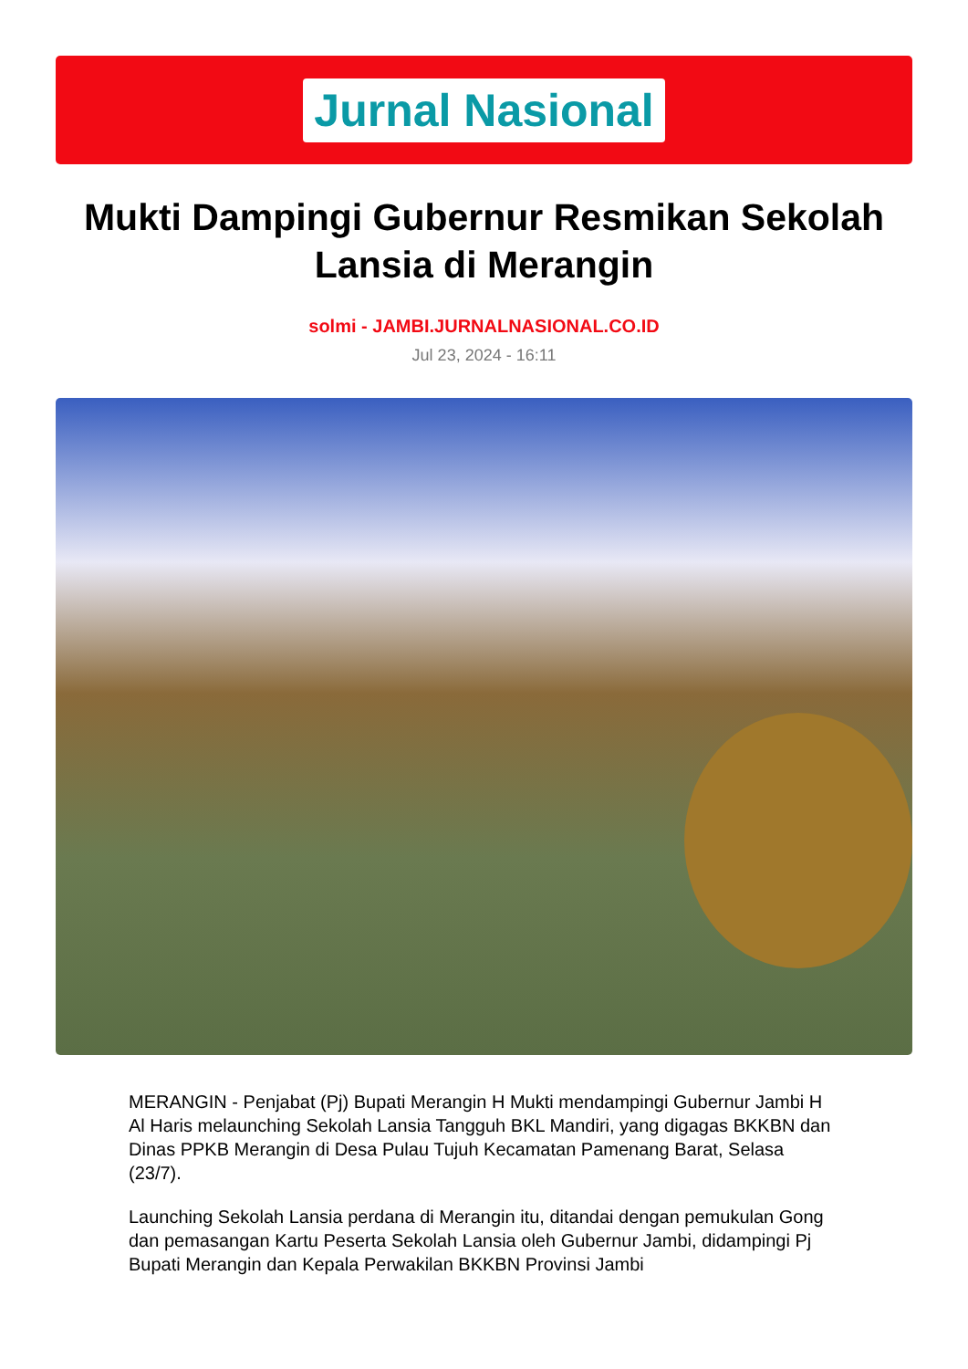Jurnal Nasional
Mukti Dampingi Gubernur Resmikan Sekolah Lansia di Merangin
solmi - JAMBI.JURNALNASIONAL.CO.ID
Jul 23, 2024 - 16:11
MERANGIN - Penjabat (Pj) Bupati Merangin H Mukti mendampingi Gubernur Jambi H Al Haris melaunching Sekolah Lansia Tangguh BKL Mandiri, yang digagas BKKBN dan Dinas PPKB Merangin di Desa Pulau Tujuh Kecamatan Pamenang Barat, Selasa (23/7).
Launching Sekolah Lansia perdana di Merangin itu, ditandai dengan pemukulan Gong dan pemasangan Kartu Peserta Sekolah Lansia oleh Gubernur Jambi, didampingi Pj Bupati Merangin dan Kepala Perwakilan BKKBN Provinsi Jambi